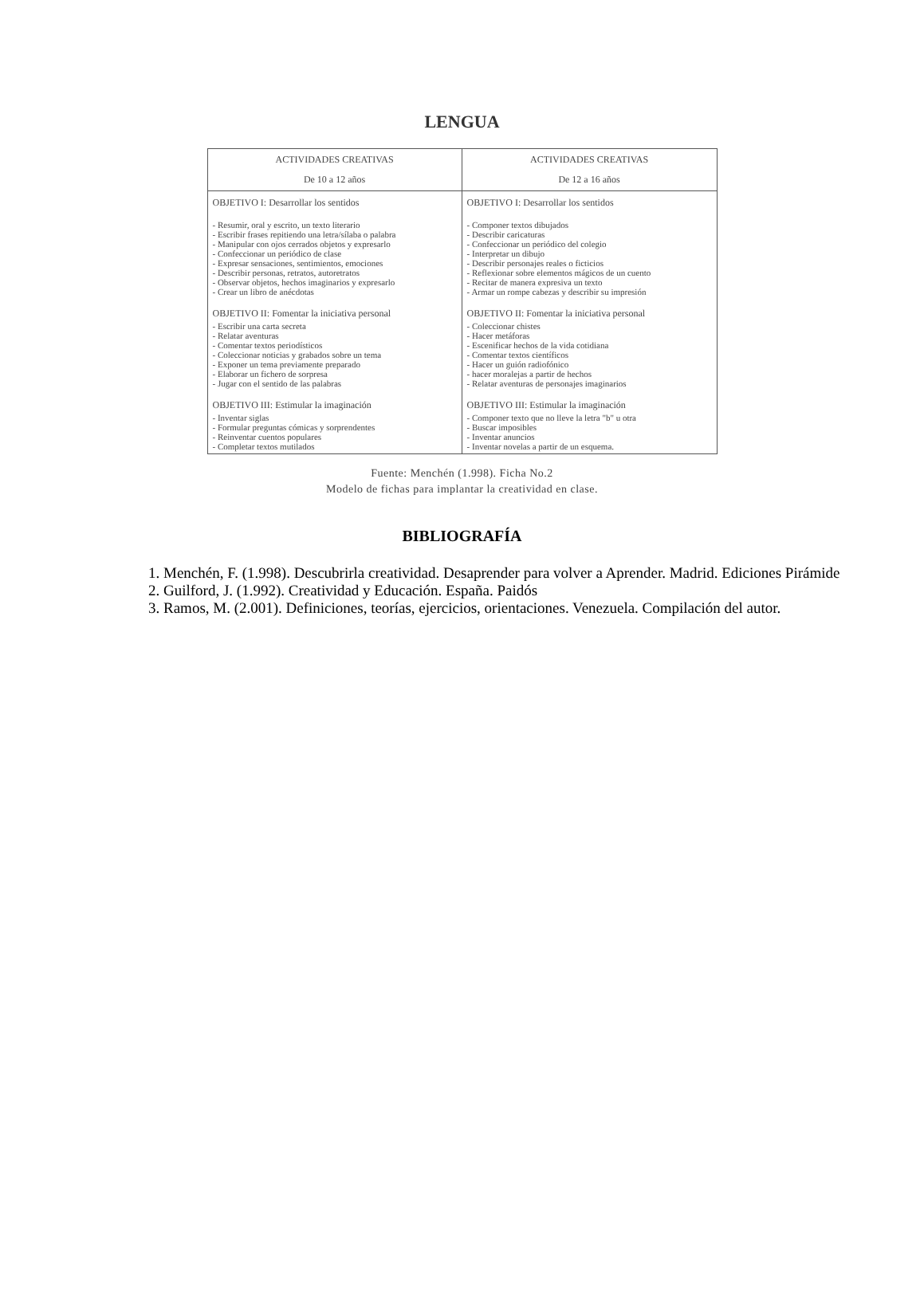LENGUA
| ACTIVIDADES CREATIVAS De 10 a 12 años | ACTIVIDADES CREATIVAS De 12 a 16 años |
| --- | --- |
| OBJETIVO I: Desarrollar los sentidos - Resumir, oral y escrito, un texto literario - Escribir frases repitiendo una letra/sílaba o palabra - Manipular con ojos cerrados objetos y expresarlo - Confeccionar un periódico de clase - Expresar sensaciones, sentimientos, emociones - Describir personas, retratos, autoretratos - Observar objetos, hechos imaginarios y expresarlo - Crear un libro de anécdotas OBJETIVO II: Fomentar la iniciativa personal - Escribir una carta secreta - Relatar aventuras - Comentar textos periodísticos - Coleccionar noticias y grabados sobre un tema - Exponer un tema previamente preparado - Elaborar un fichero de sorpresa - Jugar con el sentido de las palabras OBJETIVO III: Estimular la imaginación - Inventar siglas - Formular preguntas cómicas y sorprendentes - Reinventar cuentos populares - Completar textos mutilados | OBJETIVO I: Desarrollar los sentidos - Componer textos dibujados - Describir caricaturas - Confeccionar un periódico del colegio - Interpretar un dibujo - Describir personajes reales o ficticios - Reflexionar sobre elementos mágicos de un cuento - Recitar de manera expresiva un texto - Armar un rompe cabezas y describir su impresión OBJETIVO II: Fomentar la iniciativa personal - Coleccionar chistes - Hacer metáforas - Escenificar hechos de la vida cotidiana - Comentar textos científicos - Hacer un guión radiofónico - hacer moralejas a partir de hechos - Relatar aventuras de personajes imaginarios OBJETIVO III: Estimular la imaginación - Componer texto que no lleve la letra "b" u otra - Buscar imposibles - Inventar anuncios - Inventar novelas a partir de un esquema. |
Fuente: Menchén (1.998). Ficha No.2
Modelo de fichas para implantar la creatividad en clase.
BIBLIOGRAFÍA
1. Menchén, F. (1.998). Descubrirla creatividad. Desaprender para volver a Aprender. Madrid. Ediciones Pirámide
2. Guilford, J. (1.992). Creatividad y Educación. España. Paidós
3. Ramos, M. (2.001). Definiciones, teorías, ejercicios, orientaciones. Venezuela. Compilación del autor.